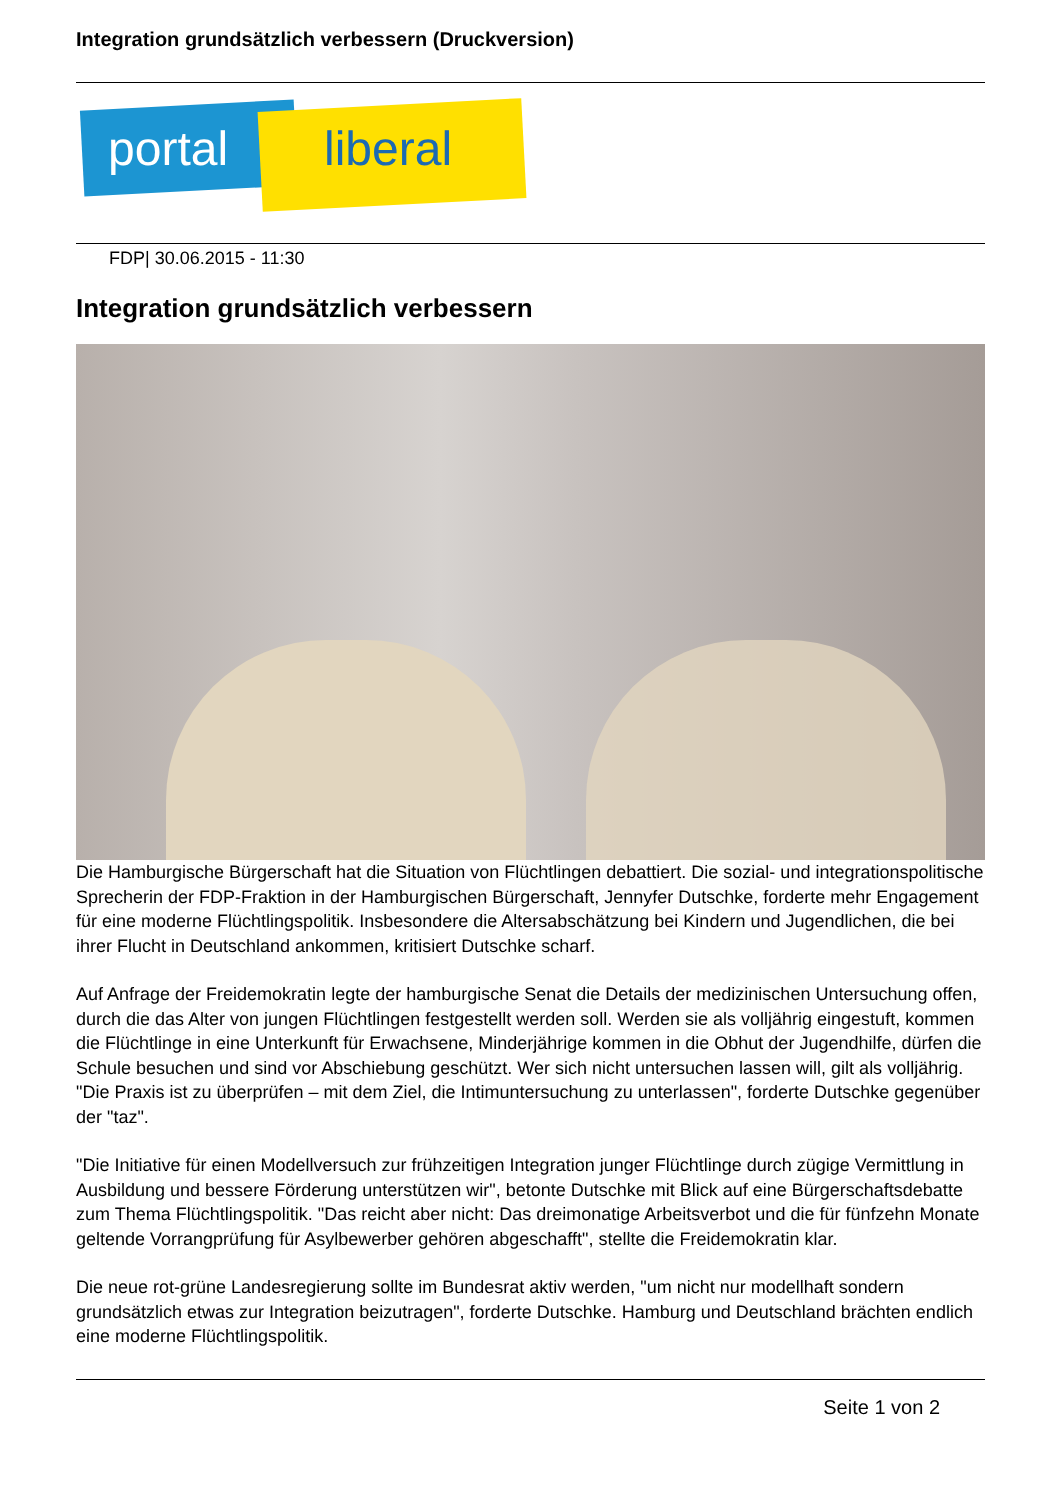Integration grundsätzlich verbessern (Druckversion)
portal liberal
FDP| 30.06.2015 - 11:30
Integration grundsätzlich verbessern
Die Hamburgische Bürgerschaft hat die Situation von Flüchtlingen debattiert. Die sozial- und integrationspolitische Sprecherin der FDP-Fraktion in der Hamburgischen Bürgerschaft, Jennyfer Dutschke, forderte mehr Engagement für eine moderne Flüchtlingspolitik. Insbesondere die Altersabschätzung bei Kindern und Jugendlichen, die bei ihrer Flucht in Deutschland ankommen, kritisiert Dutschke scharf.
Auf Anfrage der Freidemokratin legte der hamburgische Senat die Details der medizinischen Untersuchung offen, durch die das Alter von jungen Flüchtlingen festgestellt werden soll. Werden sie als volljährig eingestuft, kommen die Flüchtlinge in eine Unterkunft für Erwachsene, Minderjährige kommen in die Obhut der Jugendhilfe, dürfen die Schule besuchen und sind vor Abschiebung geschützt. Wer sich nicht untersuchen lassen will, gilt als volljährig. "Die Praxis ist zu überprüfen – mit dem Ziel, die Intimuntersuchung zu unterlassen", forderte Dutschke gegenüber der "taz".
"Die Initiative für einen Modellversuch zur frühzeitigen Integration junger Flüchtlinge durch zügige Vermittlung in Ausbildung und bessere Förderung unterstützen wir", betonte Dutschke mit Blick auf eine Bürgerschaftsdebatte zum Thema Flüchtlingspolitik. "Das reicht aber nicht: Das dreimonatige Arbeitsverbot und die für fünfzehn Monate geltende Vorrangprüfung für Asylbewerber gehören abgeschafft", stellte die Freidemokratin klar.
Die neue rot-grüne Landesregierung sollte im Bundesrat aktiv werden, "um nicht nur modellhaft sondern grundsätzlich etwas zur Integration beizutragen", forderte Dutschke. Hamburg und Deutschland brächten endlich eine moderne Flüchtlingspolitik.
Seite 1 von 2